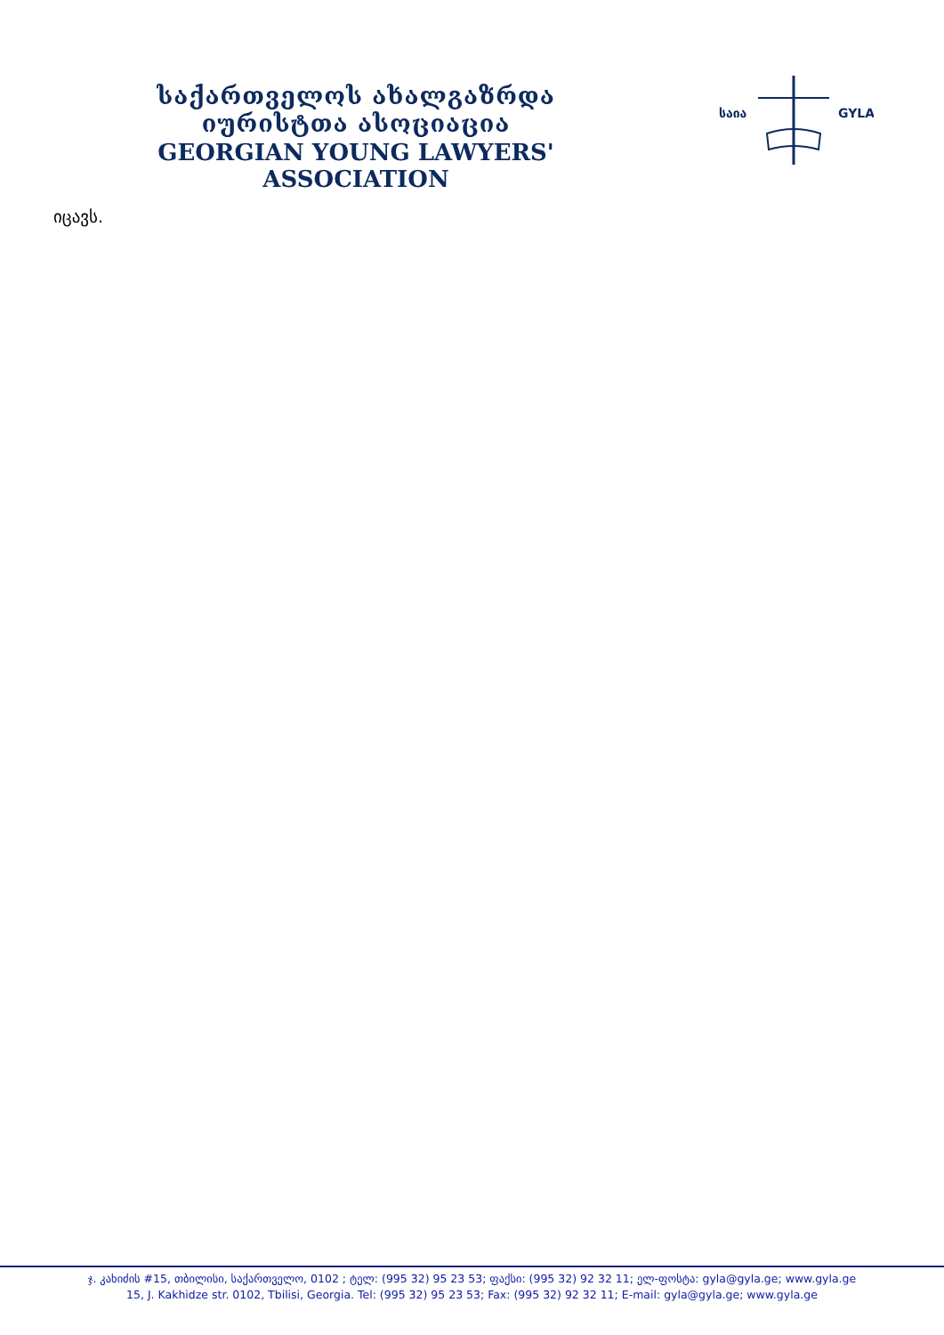საქართველოს ახალგაზრდა იურისტთა ასოციაცია
GEORGIAN YOUNG LAWYERS' ASSOCIATION
საია
GYLA
იცავს.
ჯ. კახიძის #15, თბილისი, საქართველო, 0102 ; ტელ: (995 32) 95 23 53; ფაქსი: (995 32) 92 32 11; ელ-ფოსტა: gyla@gyla.ge; www.gyla.ge
15, J. Kakhidze str. 0102, Tbilisi, Georgia. Tel: (995 32) 95 23 53; Fax: (995 32) 92 32 11; E-mail: gyla@gyla.ge; www.gyla.ge